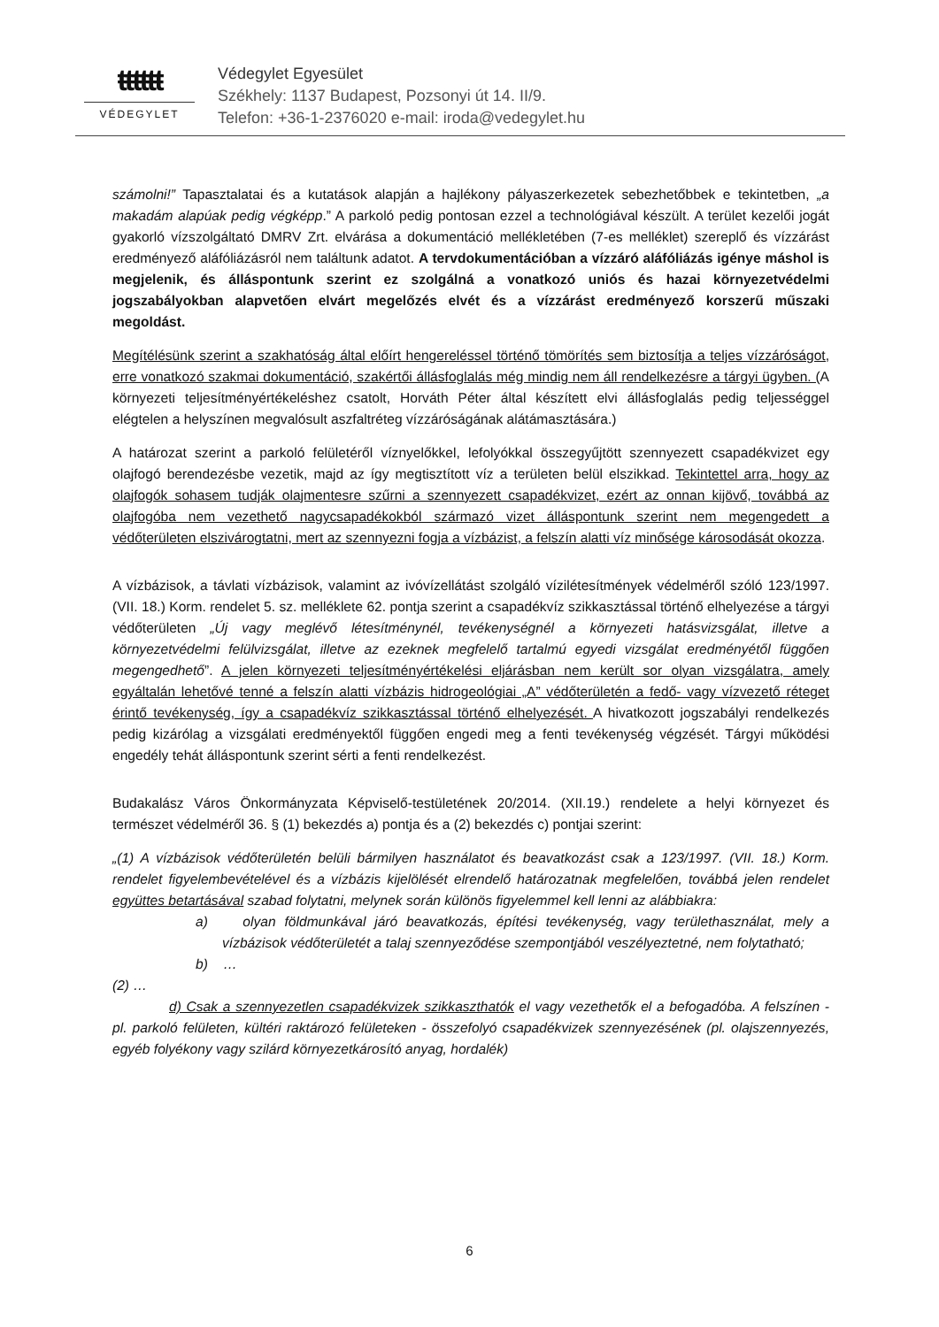ŧŧŧŧŧŧ
VÉDEGYLET
Védegylet Egyesület
Székhely: 1137 Budapest, Pozsonyi út 14. II/9.
Telefon: +36-1-2376020 e-mail: iroda@vedegylet.hu
számolni!” Tapasztalatai és a kutatások alapján a hajlékony pályaszerkezetek sebezhetőbbek e tekintetben, „a makadám alapúak pedig végképp.” A parkoló pedig pontosan ezzel a technológiával készült. A terület kezelői jogát gyakorló vízszolgáltató DMRV Zrt. elvárása a dokumentáció mellékletében (7-es melléklet) szereplő és vízzárást eredményező aláfóliázásról nem találtunk adatot. A tervdokumentációban a vízzáró aláfóliázás igénye máshol is megjelenik, és álláspontunk szerint ez szolgálná a vonatkozó uniós és hazai környezetvédelmi jogszabályokban alapvetően elvárt megelőzés elvét és a vízzárást eredményező korszerű műszaki megoldást.
Megítélésünk szerint a szakhatóság által előírt hengereléssel történő tömörítés sem biztosítja a teljes vízzáróságot, erre vonatkozó szakmai dokumentáció, szakértői állásfoglalás még mindig nem áll rendelkezésre a tárgyi ügyben. (A környezeti teljesítményértékeléshez csatolt, Horváth Péter által készített elvi állásfoglalás pedig teljességgel elégtelen a helyszínen megvalósult aszfaltréteg vízzáróságának alátámasztására.)
A határozat szerint a parkoló felületéről víznyelőkkel, lefolyókkal összegyűjtött szennyezett csapadékvizet egy olajfogó berendezésbe vezetik, majd az így megtisztított víz a területen belül elszikkad. Tekintettel arra, hogy az olajfogók sohasem tudják olajmentesre szűrni a szennyezett csapadékvizet, ezért az onnan kijövő, továbbá az olajfogóba nem vezethető nagycsapadékokból származó vizet álláspontunk szerint nem megengedett a védőterületen elszivárogtatni, mert az szennyezni fogja a vízbázist, a felszín alatti víz minősége károsodását okozza.
A vízbázisok, a távlati vízbázisok, valamint az ivóvízellátást szolgáló vízilétesítmények védelméről szóló 123/1997. (VII. 18.) Korm. rendelet 5. sz. melléklete 62. pontja szerint a csapadékvíz szikkasztással történő elhelyezése a tárgyi védőterületen „Új vagy meglévő létesítménynél, tevékenységnél a környezeti hatásvizsgálat, illetve a környezetvédelmi felülvizsgálat, illetve az ezeknek megfelelő tartalmú egyedi vizsgálat eredményétől függően megengedhető”. A jelen környezeti teljesítményértékelési eljárásban nem került sor olyan vizsgálatra, amely egyáltalán lehetővé tenné a felszín alatti vízbázis hidrogeológiai „A” védőterületén a fedő- vagy vízvezető réteget érintő tevékenység, így a csapadékvíz szikkasztással történő elhelyezését. A hivatkozott jogszabályi rendelkezés pedig kizárólag a vizsgálati eredményektől függően engedi meg a fenti tevékenység végzését. Tárgyi működési engedély tehát álláspontunk szerint sérti a fenti rendelkezést.
Budakalász Város Önkormányzata Képviselő-testületének 20/2014. (XII.19.) rendelete a helyi környezet és természet védelméről 36. § (1) bekezdés a) pontja és a (2) bekezdés c) pontjai szerint:
„(1) A vízbázisok védőterületén belüli bármilyen használatot és beavatkozást csak a 123/1997. (VII. 18.) Korm. rendelet figyelembevételével és a vízbázis kijelölését elrendelő határozatnak megfelelően, továbbá jelen rendelet együttes betartásával szabad folytatni, melynek során különös figyelemmel kell lenni az alábbiakra:
a) olyan földmunkával járó beavatkozás, építési tevékenység, vagy területhasználat, mely a vízbázisok védőterületét a talaj szennyeződése szempontjából veszélyeztetné, nem folytatható;
b) …
(2) …
d) Csak a szennyezetlen csapadékvizek szikkaszthatók el vagy vezethetők el a befogadóba. A felszínen - pl. parkoló felületen, kültéri raktározó felületeken - összefolyó csapadékvizek szennyezésének (pl. olajszennyezés, egyéb folyékony vagy szilárd környezetkárosító anyag, hordalék)
6